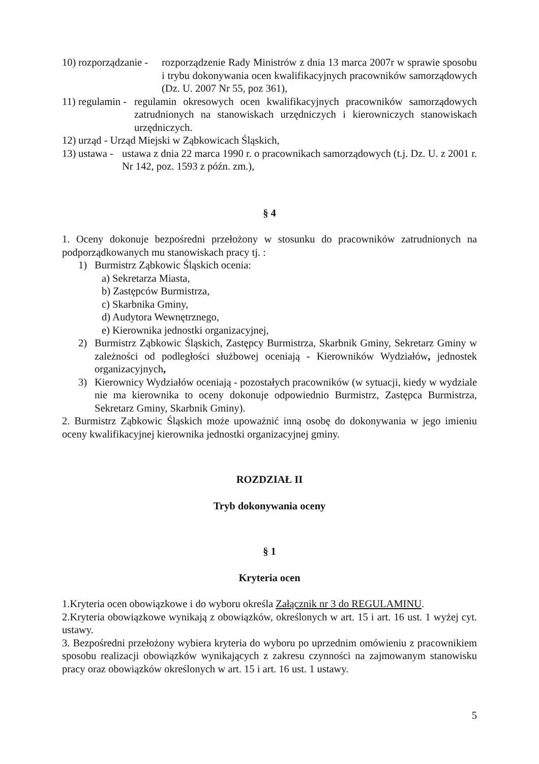10) rozporządzanie - rozporządzenie Rady Ministrów z dnia 13 marca 2007r w sprawie sposobu i trybu dokonywania ocen kwalifikacyjnych pracowników samorządowych (Dz. U. 2007 Nr 55, poz 361),
11) regulamin - regulamin okresowych ocen kwalifikacyjnych pracowników samorządowych zatrudnionych na stanowiskach urzędniczych i kierowniczych stanowiskach urzędniczych.
12) urząd - Urząd Miejski w Ząbkowicach Śląskich,
13) ustawa - ustawa z dnia 22 marca 1990 r. o pracownikach samorządowych (t.j. Dz. U. z 2001 r. Nr 142, poz. 1593 z późn. zm.),
§ 4
1. Oceny dokonuje bezpośredni przełożony w stosunku do pracowników zatrudnionych na podporządkowanych mu stanowiskach pracy tj. :
1) Burmistrz Ząbkowic Śląskich ocenia:
a) Sekretarza Miasta,
b) Zastępców Burmistrza,
c) Skarbnika Gminy,
d) Audytora Wewnętrznego,
e) Kierownika jednostki organizacyjnej,
2) Burmistrz Ząbkowic Śląskich, Zastępcy Burmistrza, Skarbnik Gminy, Sekretarz Gminy w zależności od podległości służbowej oceniają - Kierowników Wydziałów, jednostek organizacyjnych,
3) Kierownicy Wydziałów oceniają - pozostałych pracowników (w sytuacji, kiedy w wydziale nie ma kierownika to oceny dokonuje odpowiednio Burmistrz, Zastępca Burmistrza, Sekretarz Gminy, Skarbnik Gminy).
2. Burmistrz Ząbkowic Śląskich może upoważnić inną osobę do dokonywania w jego imieniu oceny kwalifikacyjnej kierownika jednostki organizacyjnej gminy.
ROZDZIAŁ II
Tryb dokonywania oceny
§ 1
Kryteria ocen
1.Kryteria ocen obowiązkowe i do wyboru określa Załącznik nr 3 do REGULAMINU.
2.Kryteria obowiązkowe wynikają z obowiązków, określonych w art. 15 i art. 16 ust. 1 wyżej cyt. ustawy.
3. Bezpośredni przełożony wybiera kryteria do wyboru po uprzednim omówieniu z pracownikiem sposobu realizacji obowiązków wynikających z zakresu czynności na zajmowanym stanowisku pracy oraz obowiązków określonych w art. 15 i art. 16 ust. 1 ustawy.
5